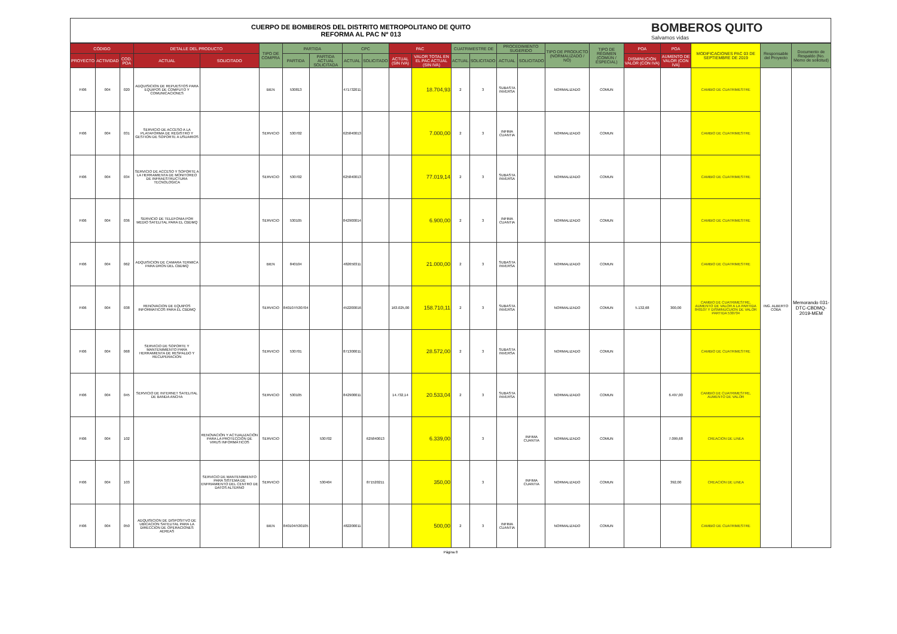CUERPO DE BOMBEROS DEL DISTRITO METROPOLITANO DE QUITO
REFORMA AL PAC Nº 013
BOMBEROS QUITO
Salvamos vidas
| CÓDIGO | | | DETALLE DEL PRODUCTO | | TIPO DE COMPRA | PARTIDA | | CPC | | PAC | | CUATRIMESTRE DE | | PROCEDIMIENTO SUGERIDO | | TIPO DE PRODUCTO (NORMALIZADO / NO) | TIPO DE RÉGIMEN (COMÚN / ESPECIAL) | POA | POA | MODIFICACIONES PAC 03 DE SEPTIEMBRE DE 2019 | Responsable del Proyecto | Documento de Respaldo (No. Memo de solicitud) |
| --- | --- | --- | --- | --- | --- | --- | --- | --- | --- | --- | --- | --- | --- | --- | --- | --- | --- | --- | --- | --- | --- | --- |
| PROYECTO | ACTIVIDAD | COD. POA | ACTUAL | SOLICITADO | | PARTIDA | PARTIDA ACTUAL SOLICITADA | ACTUAL | SOLICITADO | ACTUAL (SIN IVA) | VALOR TOTAL EN EL PAC ACTUAL (SIN IVA) | ACTUAL | SOLICITADO | ACTUAL | SOLICITADO | | | DISMINUCIÓN VALOR (CON IVA) | AUMENTO DE VALOR (CON IVA) | | | |
| FI06 | 004 | 020 | ADQUISICION DE REPUESTOS PARA EQUIPOS DE COMPUTO Y COMUNICACIONES | | BIEN | 530813 | | 471732011 | | | 18.704,93 | 2 | 3 | SUBASTA INVERSA | | NORMALIZADO | COMUN | | | CAMBIO DE CUATRIMESTRE | ING. ALBERTO COBA | Memorando 031-DTC-CBDMQ-2019-MEM |
| FI06 | 004 | 031 | SERVICIO DE ACCESO A LA PLATAFORMA DE REGISTRO Y GESTION DE SOPORTE A USUARIOS | | SERVICIO | 530702 | | 625840013 | | | 7.000,00 | 2 | 3 | INFIMA CUANTIA | | NORMALIZADO | COMUN | | | CAMBIO DE CUATRIMESTRE | | |
| FI06 | 004 | 034 | SERVICIO DE ACCESO Y SOPORTE A LA HERRAMIENTA DE MONITOREO DE INFRAESTRUCTURA TECNOLOGICA | | SERVICIO | 530702 | | 625840013 | | | 77.019,14 | 2 | 3 | SUBASTA INVERSA | | NORMALIZADO | COMUN | | | CAMBIO DE CUATRIMESTRE | | |
| FI06 | 004 | 036 | SERVICIO DE TELEFONIA POR MEDIO SATELITAL PARA EL CBDMQ | | SERVICIO | 530105 | | 842900014 | | | 6.900,00 | 2 | 3 | INFIMA CUANTIA | | NORMALIZADO | COMUN | | | CAMBIO DE CUATRIMESTRE | | |
| FI06 | 004 | 062 | ADQUISICION DE CAMARA TERMICA PARA DRON DEL CBDMQ | | BIEN | 840104 | | 482650311 | | | 21.000,00 | 2 | 3 | SUBASTA INVERSA | | NORMALIZADO | COMUN | | | CAMBIO DE CUATRIMESTRE | | |
| FI06 | 004 | 038 | RENOVACION DE EQUIPOS INFORMATICOS PARA EL CBDMQ | | SERVICIO | 840107/530704 | | 452200016 | | 163.025,00 | 158.710,11 | 2 | 3 | SUBASTA INVERSA | | NORMALIZADO | COMUN | 5.132,68 | 300,00 | CAMBIO DE CUATRIMESTRE, AUMENTO DE VALOR A LA PARTIDA 840107 Y DISMINUCUION DE VALOR PARTIDA 530704 | | |
| FI06 | 004 | 068 | SERVICIO DE SOPORTE Y MANTENIMIENTO PARA HERRAMIENTA DE RESPALDO Y RECUPERACION | | SERVICIO | 530701 | | 871300011 | | | 28.572,00 | 2 | 3 | SUBASTA INVERSA | | NORMALIZADO | COMUN | | | CAMBIO DE CUATRIMESTRE | | |
| FI06 | 004 | 045 | SERVICIO DE INTERNET SATELITAL DE BANDA ANCHA | | SERVICIO | 530105 | | 842900011 | | 14.732,14 | 20.533,04 | 2 | 3 | SUBASTA INVERSA | | NORMALIZADO | COMUN | | 6.497,00 | CAMBIO DE CUATRIMESTRE, AUMENTO DE VALOR | | |
| FI06 | 004 | 102 | | RENOVACIÓN Y ACTUALIZACIÓN PARA LA PROTECCIÓN DE VIRUS INFORMÁTICOS | SERVICIO | | 530702 | | 625840013 | | 6.339,00 | | 3 | | INFIMA CUANTIA | NORMALIZADO | COMUN | | 7.099,68 | CREACION DE LINEA | | |
| FI06 | 004 | 103 | | SERVICIO DE MANTENIMIENTO PARA SISTEMA DE ENFRIAMIENTO DEL CENTRO DE DATOS ALTERNO | SERVICIO | | 530404 | | 871520211 | | 350,00 | | 3 | | INFIMA CUANTIA | NORMALIZADO | COMUN | | 392,00 | CREACION DE LINEA | | |
| FI06 | 004 | 050 | ADQUISICION DE DISPOSITVO DE UBICACION SATELITAL PARA LA DIRECCION DE OPERACIONES AEREAS | | BIEN | 840104/530105 | | 482200011 | | | 500,00 | 2 | 3 | INFIMA CUANTIA | | NORMALIZADO | COMUN | | | CAMBIO DE CUATRIMESTRE | | |
Página 8